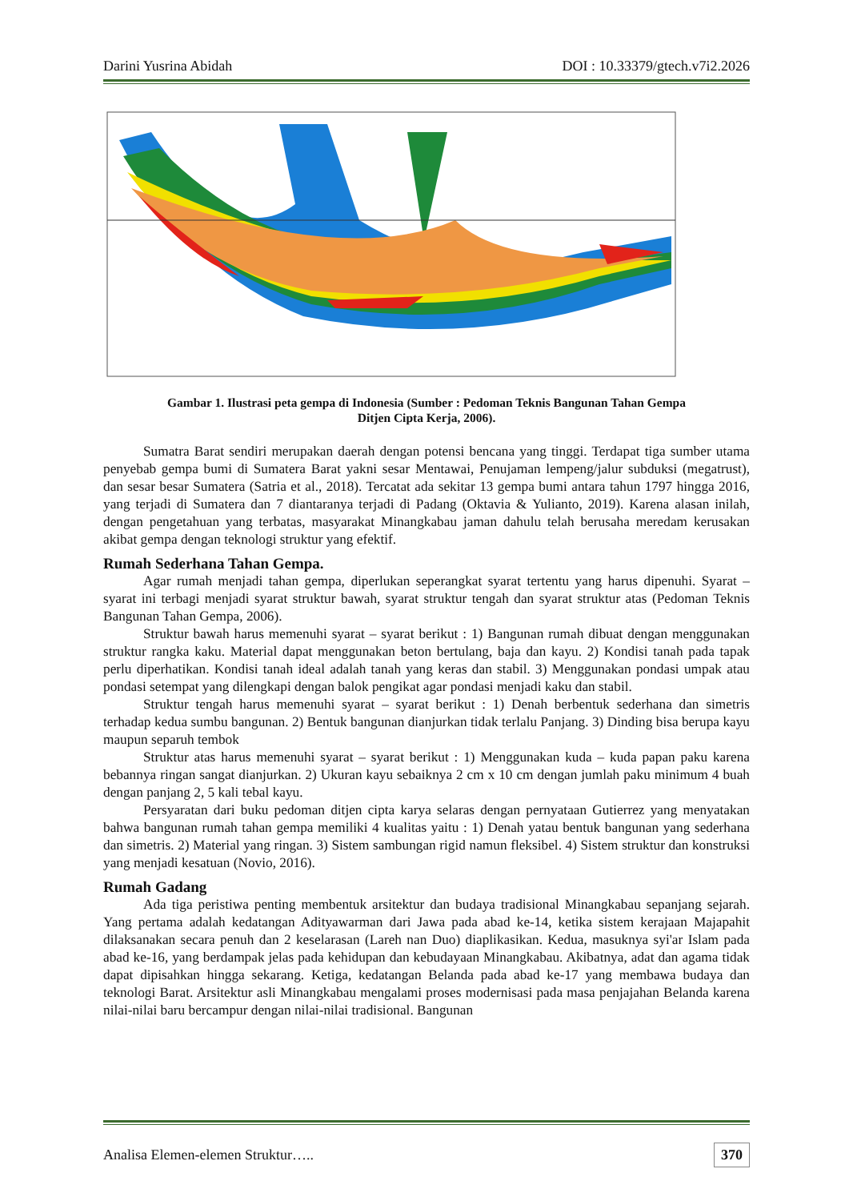Darini Yusrina Abidah DOI : 10.33379/gtech.v7i2.2026
Gambar 1. Ilustrasi peta gempa di Indonesia (Sumber : Pedoman Teknis Bangunan Tahan Gempa
Ditjen Cipta Kerja, 2006).
Sumatra Barat sendiri merupakan daerah dengan potensi bencana yang tinggi. Terdapat tiga sumber utama penyebab gempa bumi di Sumatera Barat yakni sesar Mentawai, Penujaman lempeng/jalur subduksi (megatrust), dan sesar besar Sumatera (Satria et al., 2018). Tercatat ada sekitar 13 gempa bumi antara tahun 1797 hingga 2016, yang terjadi di Sumatera dan 7 diantaranya terjadi di Padang (Oktavia & Yulianto, 2019). Karena alasan inilah, dengan pengetahuan yang terbatas, masyarakat Minangkabau jaman dahulu telah berusaha meredam kerusakan akibat gempa dengan teknologi struktur yang efektif.
Rumah Sederhana Tahan Gempa.
Agar rumah menjadi tahan gempa, diperlukan seperangkat syarat tertentu yang harus dipenuhi. Syarat – syarat ini terbagi menjadi syarat struktur bawah, syarat struktur tengah dan syarat struktur atas (Pedoman Teknis Bangunan Tahan Gempa, 2006).
Struktur bawah harus memenuhi syarat – syarat berikut : 1) Bangunan rumah dibuat dengan menggunakan struktur rangka kaku. Material dapat menggunakan beton bertulang, baja dan kayu. 2) Kondisi tanah pada tapak perlu diperhatikan. Kondisi tanah ideal adalah tanah yang keras dan stabil. 3) Menggunakan pondasi umpak atau pondasi setempat yang dilengkapi dengan balok pengikat agar pondasi menjadi kaku dan stabil.
Struktur tengah harus memenuhi syarat – syarat berikut : 1) Denah berbentuk sederhana dan simetris terhadap kedua sumbu bangunan. 2) Bentuk bangunan dianjurkan tidak terlalu Panjang. 3) Dinding bisa berupa kayu maupun separuh tembok
Struktur atas harus memenuhi syarat – syarat berikut : 1) Menggunakan kuda – kuda papan paku karena bebannya ringan sangat dianjurkan. 2) Ukuran kayu sebaiknya 2 cm x 10 cm dengan jumlah paku minimum 4 buah dengan panjang 2, 5 kali tebal kayu.
Persyaratan dari buku pedoman ditjen cipta karya selaras dengan pernyataan Gutierrez yang menyatakan bahwa bangunan rumah tahan gempa memiliki 4 kualitas yaitu : 1) Denah yatau bentuk bangunan yang sederhana dan simetris. 2) Material yang ringan. 3) Sistem sambungan rigid namun fleksibel. 4) Sistem struktur dan konstruksi yang menjadi kesatuan (Novio, 2016).
Rumah Gadang
Ada tiga peristiwa penting membentuk arsitektur dan budaya tradisional Minangkabau sepanjang sejarah. Yang pertama adalah kedatangan Adityawarman dari Jawa pada abad ke-14, ketika sistem kerajaan Majapahit dilaksanakan secara penuh dan 2 keselarasan (Lareh nan Duo) diaplikasikan. Kedua, masuknya syi'ar Islam pada abad ke-16, yang berdampak jelas pada kehidupan dan kebudayaan Minangkabau. Akibatnya, adat dan agama tidak dapat dipisahkan hingga sekarang. Ketiga, kedatangan Belanda pada abad ke-17 yang membawa budaya dan teknologi Barat. Arsitektur asli Minangkabau mengalami proses modernisasi pada masa penjajahan Belanda karena nilai-nilai baru bercampur dengan nilai-nilai tradisional. Bangunan
Analisa Elemen-elemen Struktur….. 370